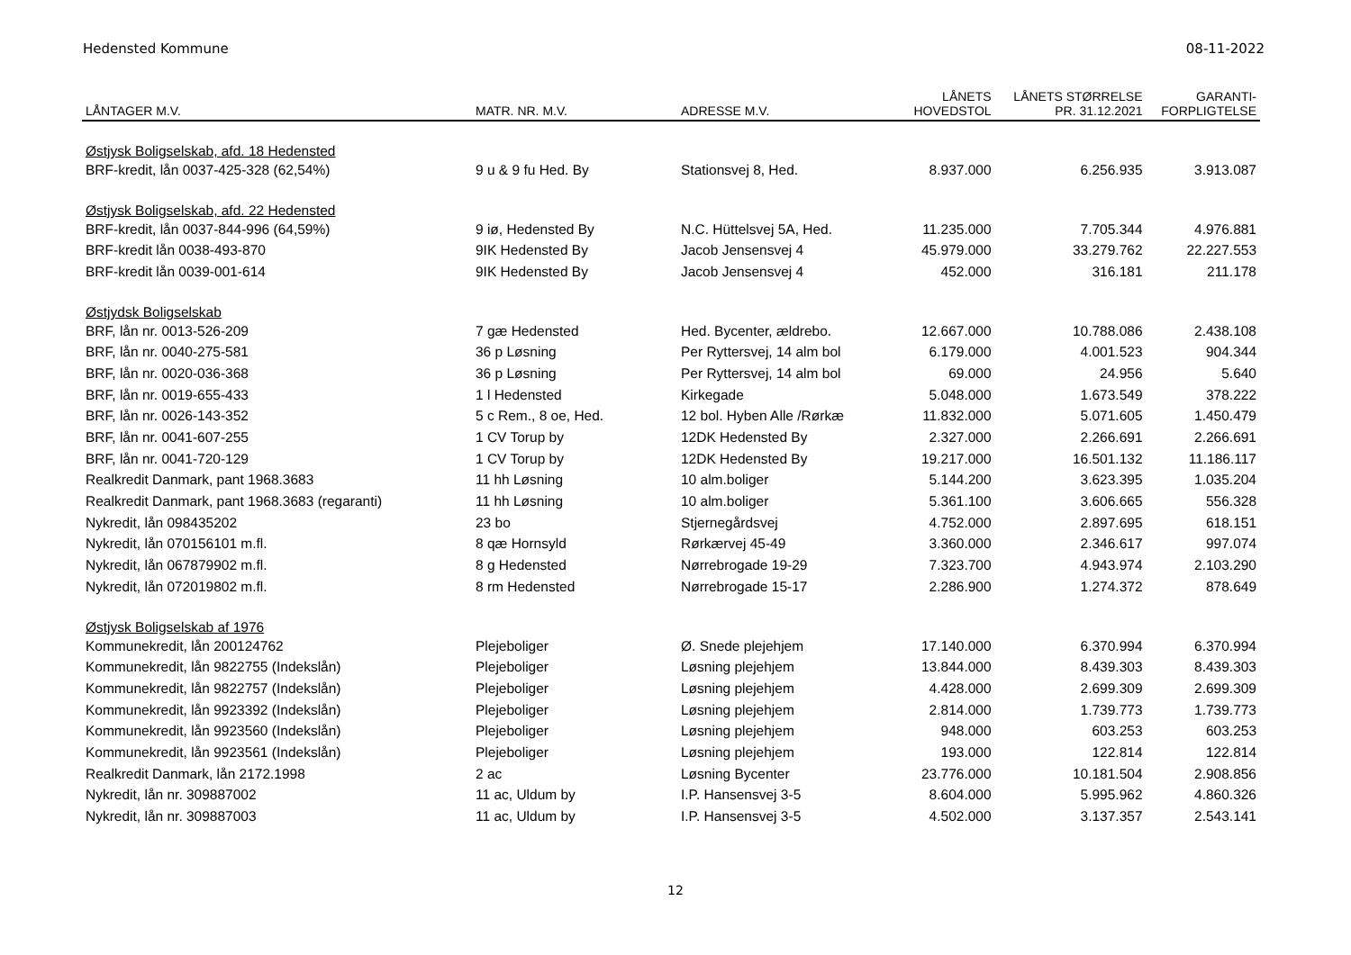Hedensted Kommune 08-11-2022
| LÅNTAGER M.V. | MATR. NR. M.V. | ADRESSE M.V. | LÅNETS HOVEDSTOL | LÅNETS STØRRELSE PR. 31.12.2021 | GARANTI- FORPLIGTELSE |
| --- | --- | --- | --- | --- | --- |
| Østjysk Boligselskab, afd. 18 Hedensted | | | | | |
| BRF-kredit, lån 0037-425-328 (62,54%) | 9 u & 9 fu Hed. By | Stationsvej 8, Hed. | 8.937.000 | 6.256.935 | 3.913.087 |
| Østjysk Boligselskab, afd. 22 Hedensted | | | | | |
| BRF-kredit, lån 0037-844-996 (64,59%) | 9 iø, Hedensted By | N.C. Hüttelsvej 5A, Hed. | 11.235.000 | 7.705.344 | 4.976.881 |
| BRF-kredit lån 0038-493-870 | 9IK Hedensted By | Jacob Jensensvej 4 | 45.979.000 | 33.279.762 | 22.227.553 |
| BRF-kredit lån 0039-001-614 | 9IK Hedensted By | Jacob Jensensvej 4 | 452.000 | 316.181 | 211.178 |
| Østjydsk Boligselskab | | | | | |
| BRF, lån nr. 0013-526-209 | 7 gæ Hedensted | Hed. Bycenter, ældrebo. | 12.667.000 | 10.788.086 | 2.438.108 |
| BRF, lån nr. 0040-275-581 | 36 p Løsning | Per Ryttersvej, 14 alm bol | 6.179.000 | 4.001.523 | 904.344 |
| BRF, lån nr. 0020-036-368 | 36 p Løsning | Per Ryttersvej, 14 alm bol | 69.000 | 24.956 | 5.640 |
| BRF, lån nr. 0019-655-433 | 1 l Hedensted | Kirkegade | 5.048.000 | 1.673.549 | 378.222 |
| BRF, lån nr. 0026-143-352 | 5 c Rem., 8 oe, Hed. | 12 bol. Hyben Alle /Rørkæ | 11.832.000 | 5.071.605 | 1.450.479 |
| BRF, lån nr. 0041-607-255 | 1 CV Torup by | 12DK Hedensted By | 2.327.000 | 2.266.691 | 2.266.691 |
| BRF, lån nr. 0041-720-129 | 1 CV Torup by | 12DK Hedensted By | 19.217.000 | 16.501.132 | 11.186.117 |
| Realkredit Danmark, pant 1968.3683 | 11 hh Løsning | 10 alm.boliger | 5.144.200 | 3.623.395 | 1.035.204 |
| Realkredit Danmark, pant 1968.3683 (regaranti) | 11 hh Løsning | 10 alm.boliger | 5.361.100 | 3.606.665 | 556.328 |
| Nykredit, lån 098435202 | 23 bo | Stjernegårdsvej | 4.752.000 | 2.897.695 | 618.151 |
| Nykredit, lån 070156101 m.fl. | 8 qæ Hornsyld | Rørkærvej 45-49 | 3.360.000 | 2.346.617 | 997.074 |
| Nykredit, lån 067879902 m.fl. | 8 g Hedensted | Nørrebrogade 19-29 | 7.323.700 | 4.943.974 | 2.103.290 |
| Nykredit, lån 072019802 m.fl. | 8 rm Hedensted | Nørrebrogade 15-17 | 2.286.900 | 1.274.372 | 878.649 |
| Østjysk Boligselskab af 1976 | | | | | |
| Kommunekredit, lån 200124762 | Plejeboliger | Ø. Snede plejehjem | 17.140.000 | 6.370.994 | 6.370.994 |
| Kommunekredit, lån 9822755 (Indekslån) | Plejeboliger | Løsning plejehjem | 13.844.000 | 8.439.303 | 8.439.303 |
| Kommunekredit, lån 9822757 (Indekslån) | Plejeboliger | Løsning plejehjem | 4.428.000 | 2.699.309 | 2.699.309 |
| Kommunekredit, lån 9923392 (Indekslån) | Plejeboliger | Løsning plejehjem | 2.814.000 | 1.739.773 | 1.739.773 |
| Kommunekredit, lån 9923560 (Indekslån) | Plejeboliger | Løsning plejehjem | 948.000 | 603.253 | 603.253 |
| Kommunekredit, lån 9923561 (Indekslån) | Plejeboliger | Løsning plejehjem | 193.000 | 122.814 | 122.814 |
| Realkredit Danmark, lån 2172.1998 | 2 ac | Løsning Bycenter | 23.776.000 | 10.181.504 | 2.908.856 |
| Nykredit, lån nr. 309887002 | 11 ac, Uldum by | I.P. Hansensvej 3-5 | 8.604.000 | 5.995.962 | 4.860.326 |
| Nykredit, lån nr. 309887003 | 11 ac, Uldum by | I.P. Hansensvej 3-5 | 4.502.000 | 3.137.357 | 2.543.141 |
12